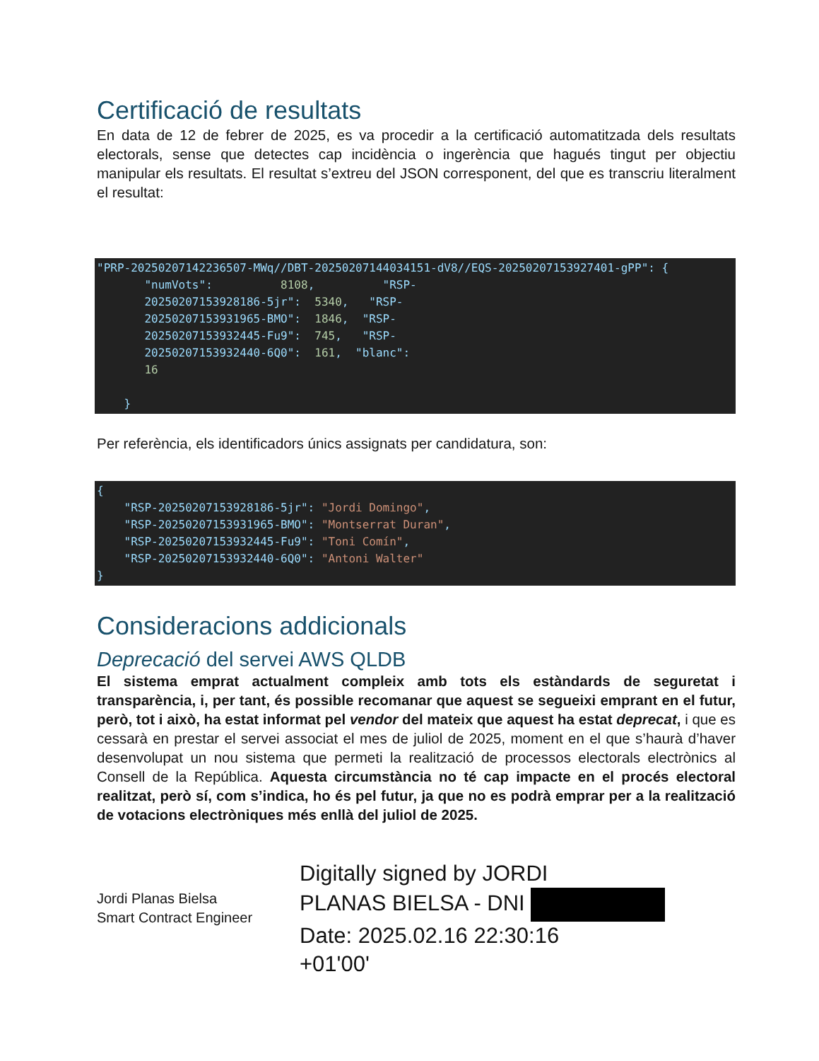Certificació de resultats
En data de 12 de febrer de 2025, es va procedir a la certificació automatitzada dels resultats electorals, sense que detectes cap incidència o ingerència que hagués tingut per objectiu manipular els resultats. El resultat s’extreu del JSON corresponent, del que es transcriu literalment el resultat:
"PRP-20250207142236507-MWq//DBT-20250207144034151-dV8//EQS-20250207153927401-gPP": {
       "numVots":          8108,          "RSP-
       20250207153928186-5jr":  5340,   "RSP-
       20250207153931965-BMO":  1846,  "RSP-
       20250207153932445-Fu9":  745,   "RSP-
       20250207153932440-6Q0":  161,  "blanc":
       16

    }
Per referència, els identificadors únics assignats per candidatura, son:
{
    "RSP-20250207153928186-5jr": "Jordi Domingo",
    "RSP-20250207153931965-BMO": "Montserrat Duran",
    "RSP-20250207153932445-Fu9": "Toni Comín",
    "RSP-20250207153932440-6Q0": "Antoni Walter"
}
Consideracions addicionals
Deprecació del servei AWS QLDB
El sistema emprat actualment compleix amb tots els estàndards de seguretat i transparència, i, per tant, és possible recomanar que aquest se segueixi emprant en el futur, però, tot i això, ha estat informat pel vendor del mateix que aquest ha estat deprecat, i que es cessarà en prestar el servei associat el mes de juliol de 2025, moment en el que s’haurà d’haver desenvolupat un nou sistema que permeti la realització de processos electorals electrònics al Consell de la República. Aquesta circumstància no té cap impacte en el procés electoral realitzat, però sí, com s’indica, ho és pel futur, ja que no es podrà emprar per a la realització de votacions electròniques més enllà del juliol de 2025.
Jordi Planas Bielsa
Smart Contract Engineer
Digitally signed by JORDI
PLANAS BIELSA - DNI
Date: 2025.02.16 22:30:16
+01'00'